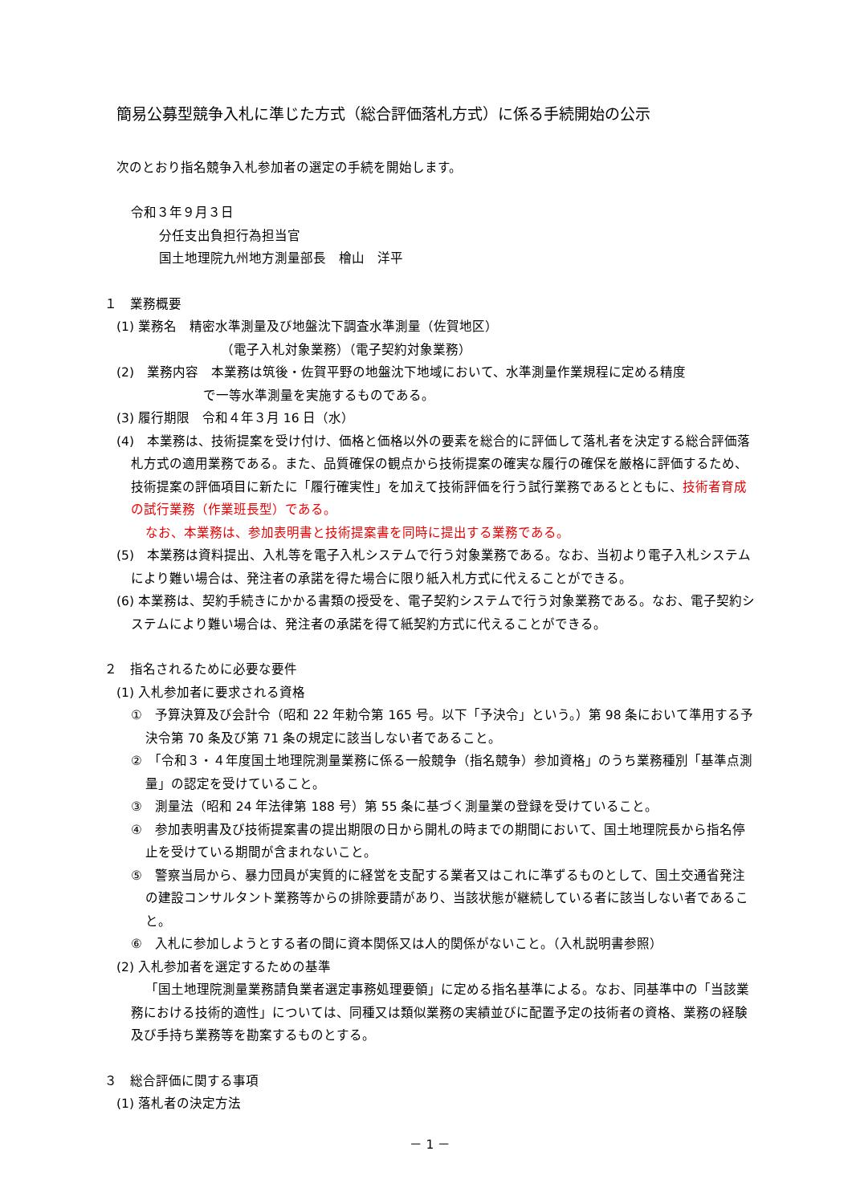簡易公募型競争入札に準じた方式（総合評価落札方式）に係る手続開始の公示
次のとおり指名競争入札参加者の選定の手続を開始します。
令和３年９月３日
分任支出負担行為担当官
国土地理院九州地方測量部長　檜山　洋平
１　業務概要
(1) 業務名　精密水準測量及び地盤沈下調査水準測量（佐賀地区）
（電子入札対象業務）（電子契約対象業務）
(2)　業務内容　本業務は筑後・佐賀平野の地盤沈下地域において、水準測量作業規程に定める精度
で一等水準測量を実施するものである。
(3) 履行期限　令和４年３月 16 日（水）
(4)　本業務は、技術提案を受け付け、価格と価格以外の要素を総合的に評価して落札者を決定する総合評価落札方式の適用業務である。また、品質確保の観点から技術提案の確実な履行の確保を厳格に評価するため、技術提案の評価項目に新たに「履行確実性」を加えて技術評価を行う試行業務であるとともに、技術者育成の試行業務（作業班長型）である。
なお、本業務は、参加表明書と技術提案書を同時に提出する業務である。
(5)　本業務は資料提出、入札等を電子入札システムで行う対象業務である。なお、当初より電子入札システムにより難い場合は、発注者の承諾を得た場合に限り紙入札方式に代えることができる。
(6) 本業務は、契約手続きにかかる書類の授受を、電子契約システムで行う対象業務である。なお、電子契約システムにより難い場合は、発注者の承諾を得て紙契約方式に代えることができる。
２　指名されるために必要な要件
(1) 入札参加者に要求される資格
①　予算決算及び会計令（昭和 22 年勅令第 165 号。以下「予決令」という。）第 98 条において準用する予決令第 70 条及び第 71 条の規定に該当しない者であること。
②　「令和３・４年度国土地理院測量業務に係る一般競争（指名競争）参加資格」のうち業務種別「基準点測量」の認定を受けていること。
③　測量法（昭和 24 年法律第 188 号）第 55 条に基づく測量業の登録を受けていること。
④　参加表明書及び技術提案書の提出期限の日から開札の時までの期間において、国土地理院長から指名停止を受けている期間が含まれないこと。
⑤　警察当局から、暴力団員が実質的に経営を支配する業者又はこれに準ずるものとして、国土交通省発注の建設コンサルタント業務等からの排除要請があり、当該状態が継続している者に該当しない者であること。
⑥　入札に参加しようとする者の間に資本関係又は人的関係がないこと。（入札説明書参照）
(2) 入札参加者を選定するための基準
「国土地理院測量業務請負業者選定事務処理要領」に定める指名基準による。なお、同基準中の「当該業務における技術的適性」については、同種又は類似業務の実績並びに配置予定の技術者の資格、業務の経験及び手持ち業務等を勘案するものとする。
３　総合評価に関する事項
(1) 落札者の決定方法
－ 1 －